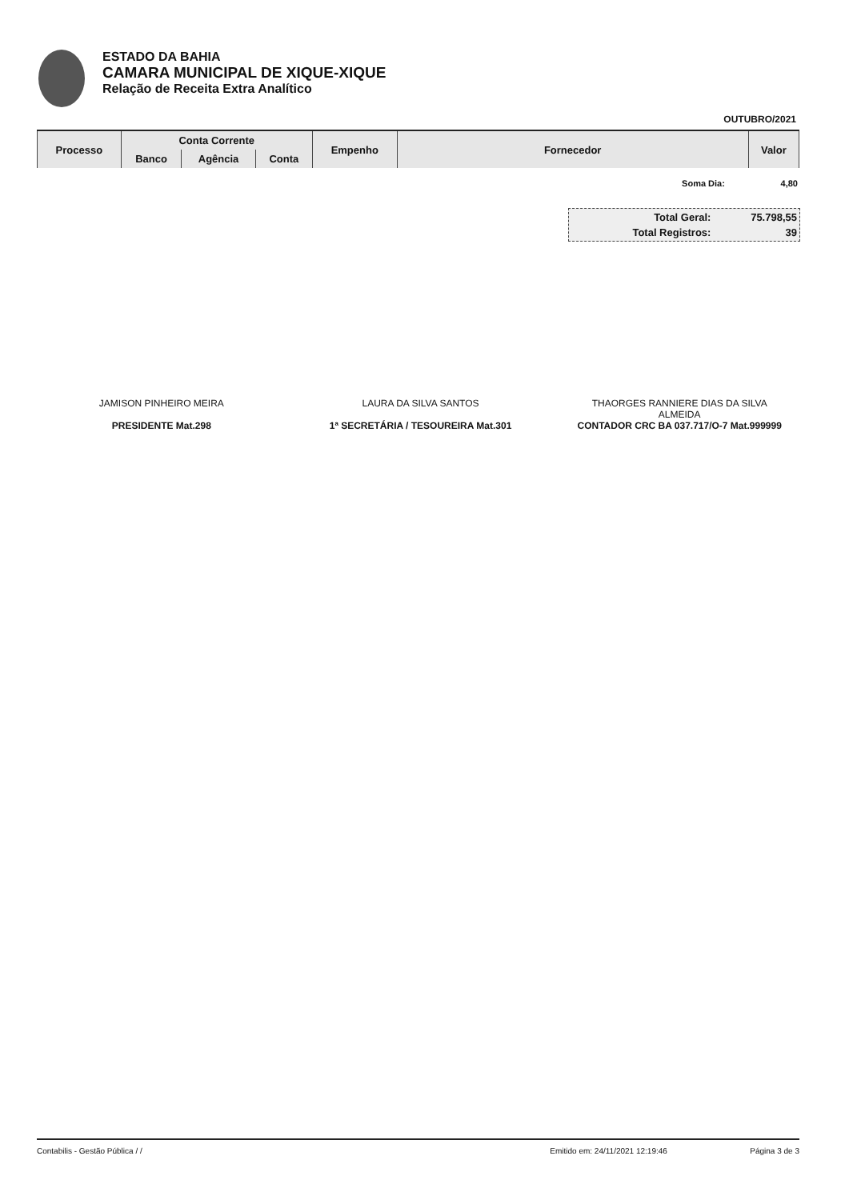ESTADO DA BAHIA
CAMARA MUNICIPAL DE XIQUE-XIQUE
Relação de Receita Extra Analítico
OUTUBRO/2021
| Processo | Conta Corrente | | | Empenho | Fornecedor | Valor |
| --- | --- | --- | --- | --- | --- | --- |
| | Banco | Agência | Conta | | | |
| Soma Dia: | 4,80 |
| Total Geral: | 75.798,55 |
| Total Registros: | 39 |
JAMISON PINHEIRO MEIRA
PRESIDENTE Mat.298
LAURA DA SILVA SANTOS
1ª SECRETÁRIA / TESOUREIRA Mat.301
THAORGES RANNIERE DIAS DA SILVA
ALMEIDA
CONTADOR CRC BA 037.717/O-7 Mat.999999
Contabilis - Gestão Pública / / Emitido em: 24/11/2021 12:19:46 Página 3 de 3